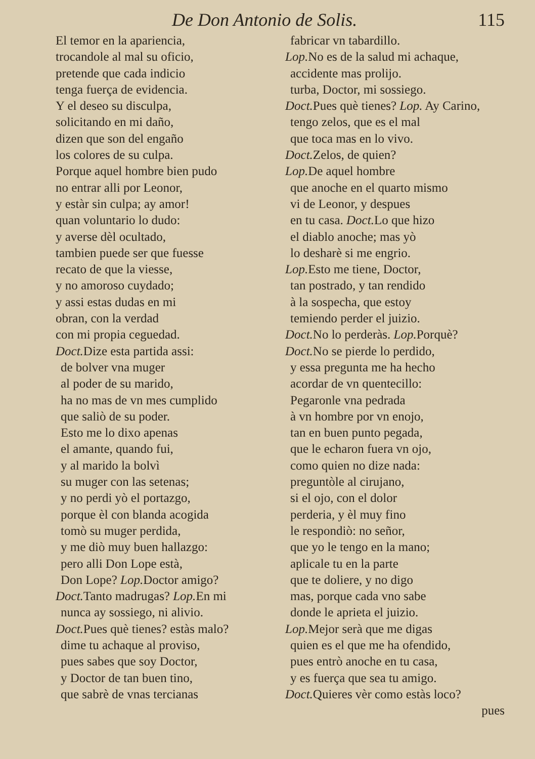De Don Antonio de Solis. 115
El temor en la apariencia,
trocandole al mal su oficio,
pretende que cada indicio
tenga fuerça de evidencia.
Y el deseo su disculpa,
solicitando en mi daño,
dizen que son del engaño
los colores de su culpa.
Porque aquel hombre bien pudo
no entrar alli por Leonor,
y estàr sin culpa; ay amor!
quan voluntario lo dudo:
y averse dèl ocultado,
tambien puede ser que fuesse
recato de que la viesse,
y no amoroso cuydado;
y assi estas dudas en mi
obran, con la verdad
con mi propia ceguedad.
Doct. Dize esta partida assi:
de bolver vna muger
al poder de su marido,
ha no mas de vn mes cumplido
que saliò de su poder.
Esto me lo dixo apenas
el amante, quando fui,
y al marido la bolvì
su muger con las setenas;
y no perdi yò el portazgo,
porque èl con blanda acogida
tomò su muger perdida,
y me diò muy buen hallazgo:
pero alli Don Lope està,
Don Lope? Lop. Doctor amigo?
Doct. Tanto madrugas? Lop. En mi
nunca ay sossiego, ni alivio.
Doct. Pues què tienes? estàs malo?
dime tu achaque al proviso,
pues sabes que soy Doctor,
y Doctor de tan buen tino,
que sabrè de vnas tercianas
fabricar vn tabardillo.
Lop. No es de la salud mi achaque,
accidente mas prolijo.
turba, Doctor, mi sossiego.
Doct. Pues què tienes? Lop. Ay Carino,
tengo zelos, que es el mal
que toca mas en lo vivo.
Doct. Zelos, de quien?
Lop. De aquel hombre
que anoche en el quarto mismo
vi de Leonor, y despues
en tu casa. Doct. Lo que hizo
el diablo anoche; mas yò
lo desharè si me engrio.
Lop. Esto me tiene, Doctor,
tan postrado, y tan rendido
à la sospecha, que estoy
temiendo perder el juizio.
Doct. No lo perderàs. Lop. Porquè?
Doct. No se pierde lo perdido,
y essa pregunta me ha hecho
acordar de vn quentecillo:
Pegaronle vna pedrada
à vn hombre por vn enojo,
tan en buen punto pegada,
que le echaron fuera vn ojo,
como quien no dize nada:
preguntòle al cirujano,
si el ojo, con el dolor
perderia, y èl muy fino
le respondiò: no señor,
que yo le tengo en la mano;
aplicale tu en la parte
que te doliere, y no digo
mas, porque cada vno sabe
donde le aprieta el juizio.
Lop. Mejor serà que me digas
quien es el que me ha ofendido,
pues entrò anoche en tu casa,
y es fuerça que sea tu amigo.
Doct. Quieres vèr como estàs loco?
pues